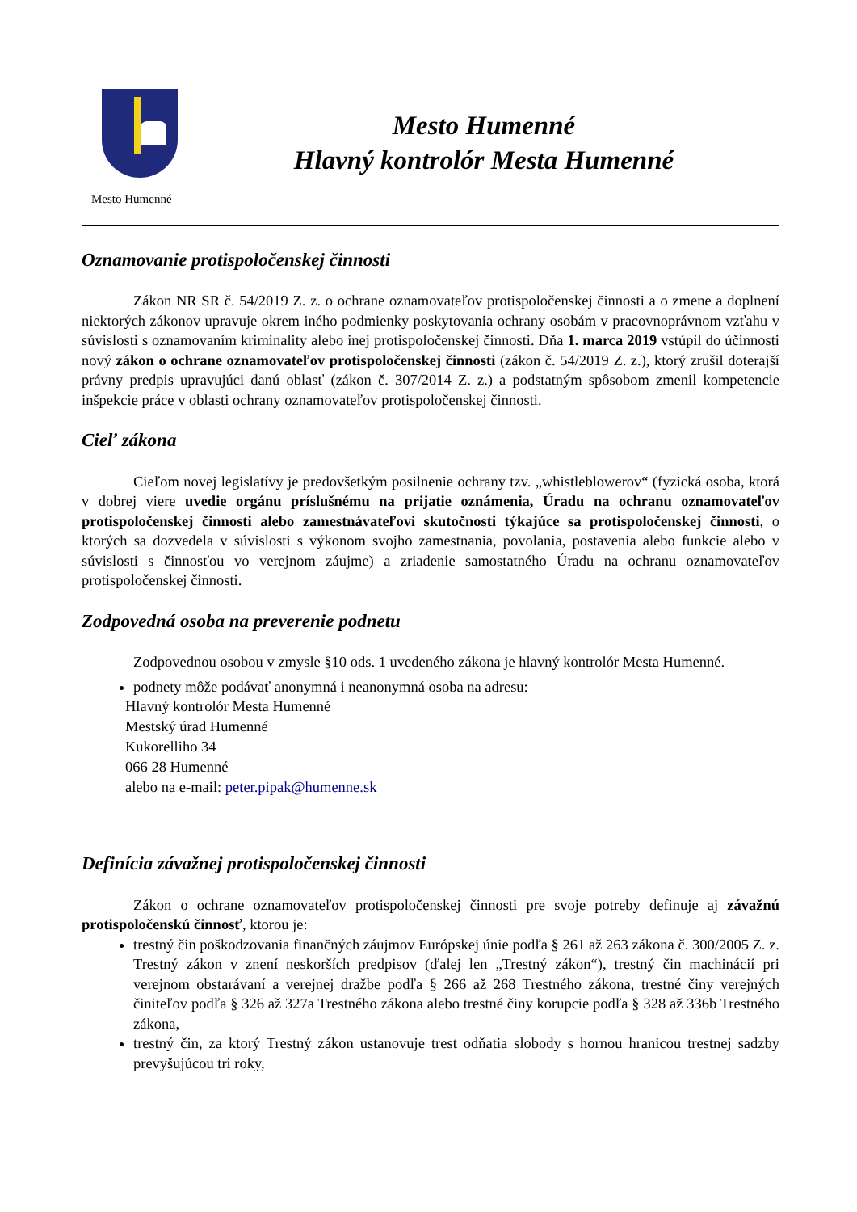Mesto Humenné
Mesto Humenné
Hlavný kontrolór Mesta Humenné
Oznamovanie protispoločenskej činnosti
Zákon NR SR č. 54/2019 Z. z. o ochrane oznamovateľov protispoločenskej činnosti a o zmene a doplnení niektorých zákonov upravuje okrem iného podmienky poskytovania ochrany osobám v pracovnoprávnom vzťahu v súvislosti s oznamovaním kriminality alebo inej protispoločenskej činnosti. Dňa 1. marca 2019 vstúpil do účinnosti nový zákon o ochrane oznamovateľov protispoločenskej činnosti (zákon č. 54/2019 Z. z.), ktorý zrušil doterajší právny predpis upravujúci danú oblasť (zákon č. 307/2014 Z. z.) a podstatným spôsobom zmenil kompetencie inšpekcie práce v oblasti ochrany oznamovateľov protispoločenskej činnosti.
Cieľ zákona
Cieľom novej legislatívy je predovšetkým posilnenie ochrany tzv. „whistleblowerov“ (fyzická osoba, ktorá v dobrej viere uvedie orgánu príslušnému na prijatie oznámenia, Úradu na ochranu oznamovateľov protispoločenskej činnosti alebo zamestnávateľovi skutočnosti týkajúce sa protispoločenskej činnosti, o ktorých sa dozvedela v súvislosti s výkonom svojho zamestnania, povolania, postavenia alebo funkcie alebo v súvislosti s činnosťou vo verejnom záujme) a zriadenie samostatného Úradu na ochranu oznamovateľov protispoločenskej činnosti.
Zodpovedná osoba na preverenie podnetu
Zodpovednou osobou v zmysle §10 ods. 1 uvedeného zákona je hlavný kontrolór Mesta Humenné.
podnety môže podávať anonymná i neanonymná osoba na adresu:
Hlavný kontrolór Mesta Humenné
Mestský úrad Humenné
Kukorelliho 34
066 28 Humenné
alebo na e-mail: peter.pipak@humenne.sk
Definícia závažnej protispoločenskej činnosti
Zákon o ochrane oznamovateľov protispoločenskej činnosti pre svoje potreby definuje aj závažnú protispoločenskú činnosť, ktorou je:
trestný čin poškodzovania finančných záujmov Európskej únie podľa § 261 až 263 zákona č. 300/2005 Z. z. Trestný zákon v znení neskorších predpisov (ďalej len „Trestný zákon“), trestný čin machinácií pri verejnom obstarávaní a verejnej dražbe podľa § 266 až 268 Trestného zákona, trestné činy verejných činiteľov podľa § 326 až 327a Trestného zákona alebo trestné činy korupcie podľa § 328 až 336b Trestného zákona,
trestný čin, za ktorý Trestný zákon ustanovuje trest odňatia slobody s hornou hranicou trestnej sadzby prevyšujúcou tri roky,